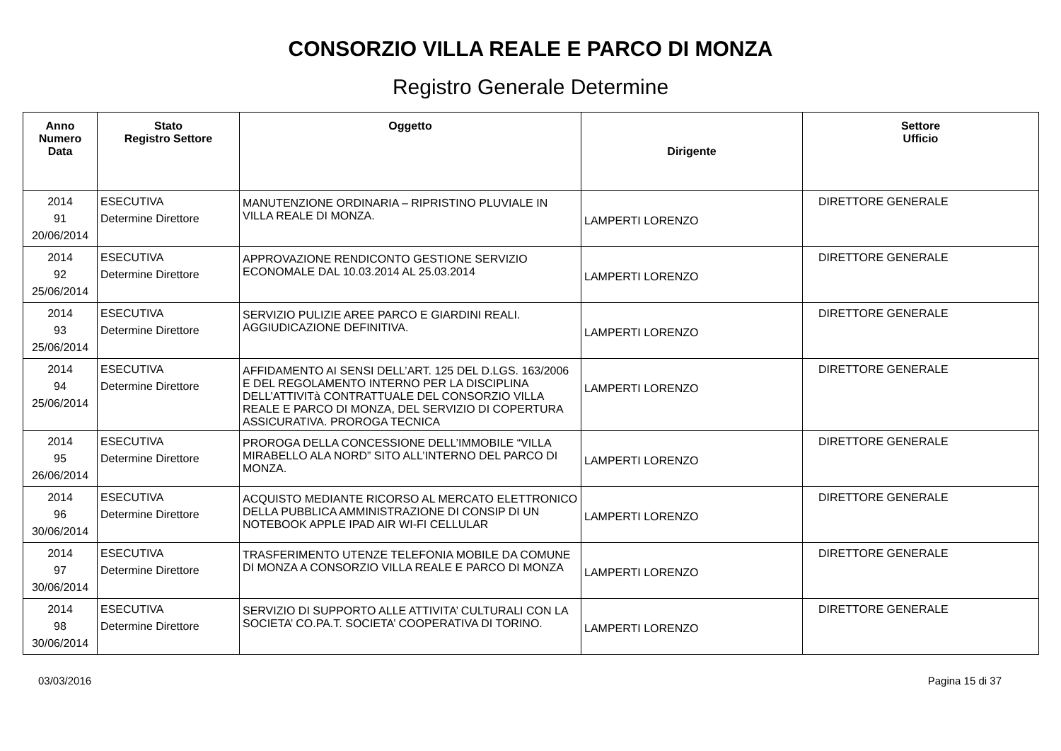CONSORZIO VILLA REALE E PARCO DI MONZA
Registro Generale Determine
| Anno Numero Data | Stato Registro Settore | Oggetto | Dirigente | Settore Ufficio |
| --- | --- | --- | --- | --- |
| 2014 91 20/06/2014 | ESECUTIVA Determine Direttore | MANUTENZIONE ORDINARIA – RIPRISTINO PLUVIALE IN VILLA REALE DI MONZA. | LAMPERTI LORENZO | DIRETTORE GENERALE |
| 2014 92 25/06/2014 | ESECUTIVA Determine Direttore | APPROVAZIONE RENDICONTO GESTIONE SERVIZIO ECONOMALE DAL 10.03.2014 AL 25.03.2014 | LAMPERTI LORENZO | DIRETTORE GENERALE |
| 2014 93 25/06/2014 | ESECUTIVA Determine Direttore | SERVIZIO PULIZIE AREE PARCO E GIARDINI REALI. AGGIUDICAZIONE DEFINITIVA. | LAMPERTI LORENZO | DIRETTORE GENERALE |
| 2014 94 25/06/2014 | ESECUTIVA Determine Direttore | AFFIDAMENTO AI SENSI DELL’ART. 125 DEL D.LGS. 163/2006 E DEL REGOLAMENTO INTERNO PER LA DISCIPLINA DELL’ATTIVITà CONTRATTUALE DEL CONSORZIO VILLA REALE E PARCO DI MONZA, DEL SERVIZIO DI COPERTURA ASSICURATIVA. PROROGA TECNICA | LAMPERTI LORENZO | DIRETTORE GENERALE |
| 2014 95 26/06/2014 | ESECUTIVA Determine Direttore | PROROGA DELLA CONCESSIONE DELL’IMMOBILE “VILLA MIRABELLO ALA NORD” SITO ALL’INTERNO DEL PARCO DI MONZA. | LAMPERTI LORENZO | DIRETTORE GENERALE |
| 2014 96 30/06/2014 | ESECUTIVA Determine Direttore | ACQUISTO MEDIANTE RICORSO AL MERCATO ELETTRONICO DELLA PUBBLICA AMMINISTRAZIONE DI CONSIP DI UN NOTEBOOK APPLE IPAD AIR WI-FI CELLULAR | LAMPERTI LORENZO | DIRETTORE GENERALE |
| 2014 97 30/06/2014 | ESECUTIVA Determine Direttore | TRASFERIMENTO UTENZE TELEFONIA MOBILE DA COMUNE DI MONZA A CONSORZIO VILLA REALE E PARCO DI MONZA | LAMPERTI LORENZO | DIRETTORE GENERALE |
| 2014 98 30/06/2014 | ESECUTIVA Determine Direttore | SERVIZIO DI SUPPORTO ALLE ATTIVITA’ CULTURALI CON LA SOCIETA’ CO.PA.T. SOCIETA’ COOPERATIVA DI TORINO. | LAMPERTI LORENZO | DIRETTORE GENERALE |
03/03/2016 Pagina 15 di 37